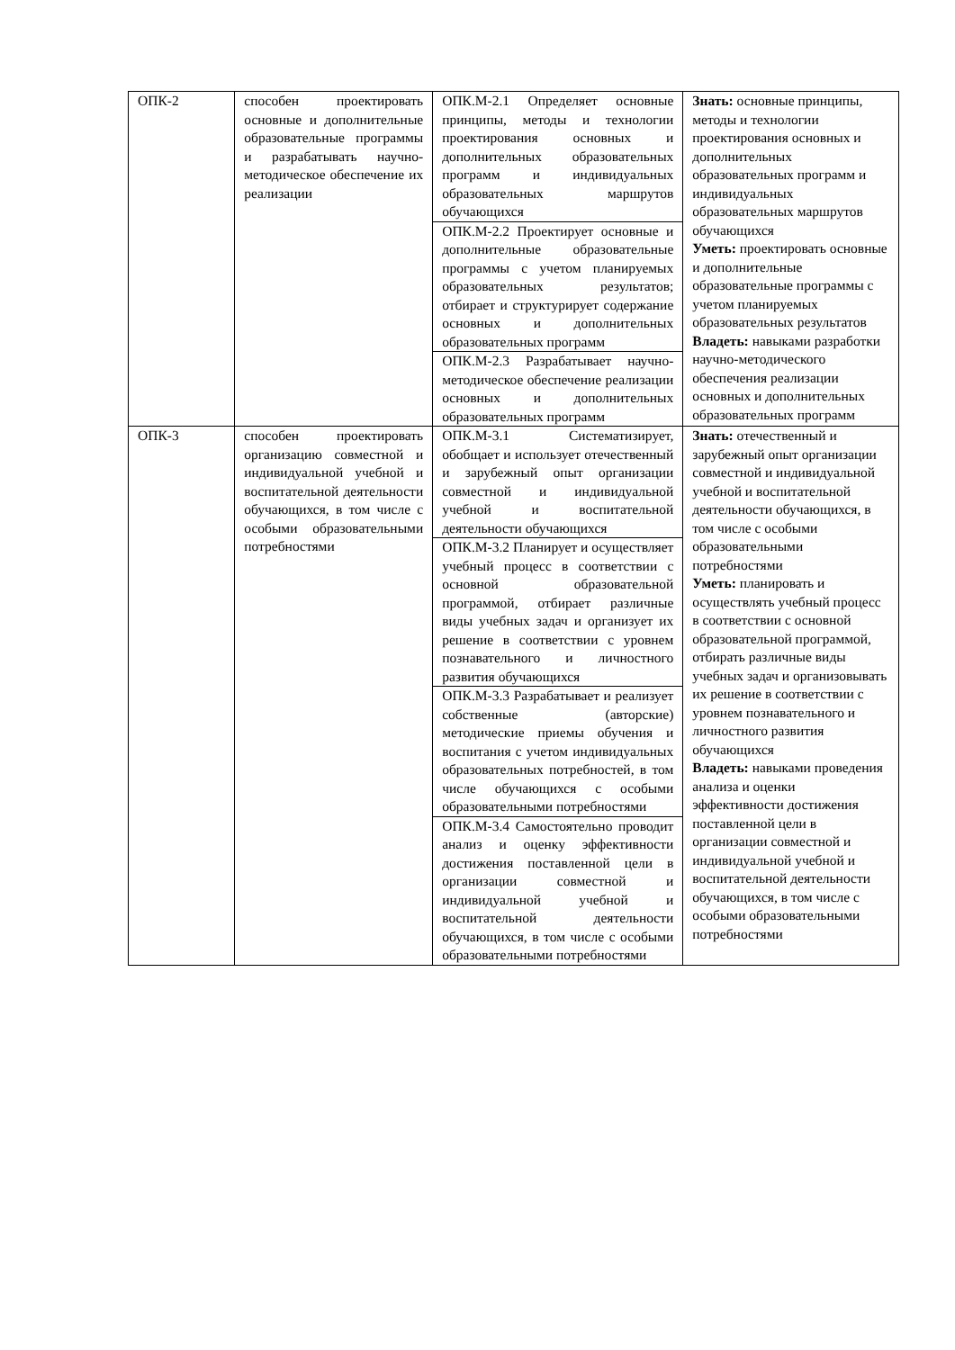| ОПК-2 | способен проектировать основные и дополнительные образовательные программы и разрабатывать научно-методическое обеспечение их реализации | ОПК.М-2.1 Определяет основные принципы, методы и технологии проектирования основных и дополнительных образовательных программ и индивидуальных образовательных маршрутов обучающихся | Знать: основные принципы, методы и технологии проектирования основных и дополнительных образовательных программ и индивидуальных образовательных маршрутов обучающихся Уметь: проектировать основные и дополнительные образовательные программы с учетом планируемых образовательных результатов Владеть: навыками разработки научно-методического обеспечения реализации основных и дополнительных образовательных программ |
| | | ОПК.М-2.2 Проектирует основные и дополнительные образовательные программы с учетом планируемых образовательных результатов; отбирает и структурирует содержание основных и дополнительных образовательных программ | |
| | | ОПК.М-2.3 Разрабатывает научно-методическое обеспечение реализации основных и дополнительных образовательных программ | |
| ОПК-3 | способен проектировать организацию совместной и индивидуальной учебной и воспитательной деятельности обучающихся, в том числе с особыми образовательными потребностями | ОПК.М-3.1 Систематизирует, обобщает и использует отечественный и зарубежный опыт организации совместной и индивидуальной учебной и воспитательной деятельности обучающихся | Знать: отечественный и зарубежный опыт организации совместной и индивидуальной учебной и воспитательной деятельности обучающихся, в том числе с особыми образовательными потребностями Уметь: планировать и осуществлять учебный процесс в соответствии с основной образовательной программой, отбирать различные виды учебных задач и организовывать их решение в соответствии с уровнем познавательного и личностного развития обучающихся Владеть: навыками проведения анализа и оценки эффективности достижения поставленной цели в организации совместной и индивидуальной учебной и воспитательной деятельности обучающихся, в том числе с особыми образовательными потребностями |
| | | ОПК.М-3.2 Планирует и осуществляет учебный процесс в соответствии с основной образовательной программой, отбирает различные виды учебных задач и организует их решение в соответствии с уровнем познавательного и личностного развития обучающихся | |
| | | ОПК.М-3.3 Разрабатывает и реализует собственные (авторские) методические приемы обучения и воспитания с учетом индивидуальных образовательных потребностей, в том числе обучающихся с особыми образовательными потребностями | |
| | | ОПК.М-3.4 Самостоятельно проводит анализ и оценку эффективности достижения поставленной цели в организации совместной и индивидуальной учебной и воспитательной деятельности обучающихся, в том числе с особыми образовательными потребностями | |